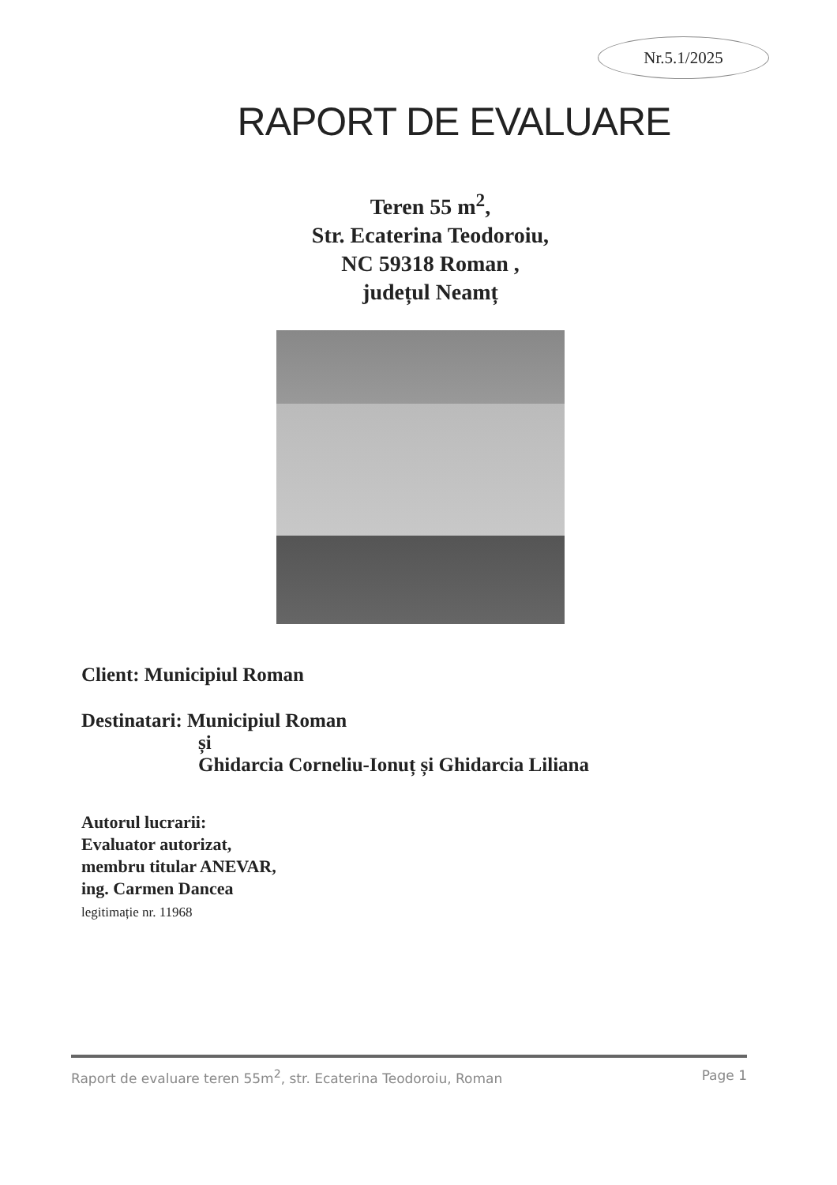Nr.5.1/2025
RAPORT DE EVALUARE
Teren 55 m<sup>2</sup>,
Str. Ecaterina Teodoroiu,
NC 59318 Roman ,
județul Neamț
Client: Municipiul Roman
Destinatari: Municipiul Roman
și
Ghidarcia Corneliu-Ionuț și Ghidarcia Liliana
Autorul lucrarii:
Evaluator autorizat,
membru titular ANEVAR,
ing. Carmen Dancea
legitimație nr. 11968
Raport de evaluare teren 55m<sup>2</sup>, str. Ecaterina Teodoroiu, Roman Page 1